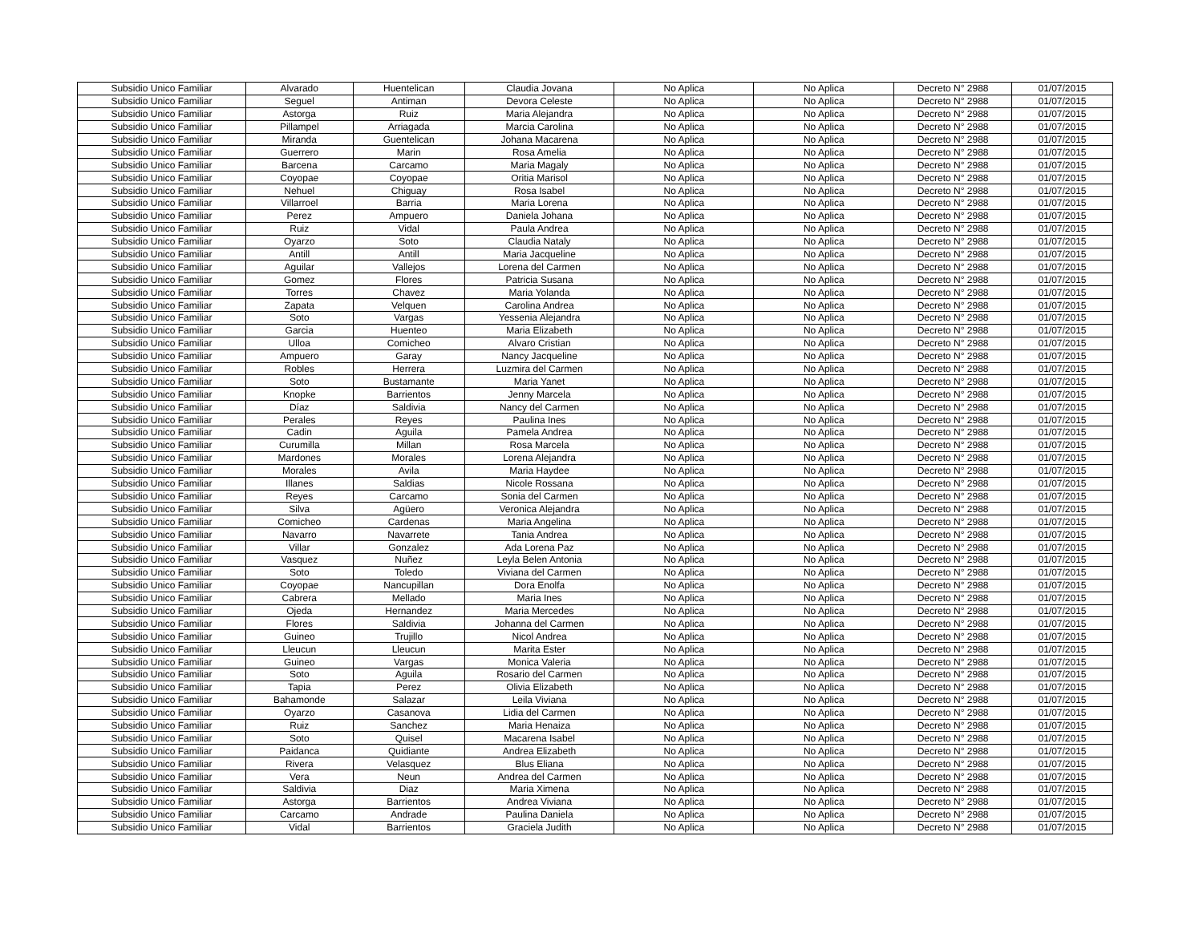| Subsidio Unico Familiar | Alvarado | Huentelican | Claudia Jovana | No Aplica | No Aplica | Decreto N° 2988 | 01/07/2015 |
| Subsidio Unico Familiar | Seguel | Antiman | Devora Celeste | No Aplica | No Aplica | Decreto N° 2988 | 01/07/2015 |
| Subsidio Unico Familiar | Astorga | Ruiz | Maria Alejandra | No Aplica | No Aplica | Decreto N° 2988 | 01/07/2015 |
| Subsidio Unico Familiar | Pillampel | Arriagada | Marcia Carolina | No Aplica | No Aplica | Decreto N° 2988 | 01/07/2015 |
| Subsidio Unico Familiar | Miranda | Guentelican | Johana Macarena | No Aplica | No Aplica | Decreto N° 2988 | 01/07/2015 |
| Subsidio Unico Familiar | Guerrero | Marin | Rosa Amelia | No Aplica | No Aplica | Decreto N° 2988 | 01/07/2015 |
| Subsidio Unico Familiar | Barcena | Carcamo | Maria Magaly | No Aplica | No Aplica | Decreto N° 2988 | 01/07/2015 |
| Subsidio Unico Familiar | Coyopae | Coyopae | Oritia Marisol | No Aplica | No Aplica | Decreto N° 2988 | 01/07/2015 |
| Subsidio Unico Familiar | Nehuel | Chiguay | Rosa Isabel | No Aplica | No Aplica | Decreto N° 2988 | 01/07/2015 |
| Subsidio Unico Familiar | Villarroel | Barria | Maria Lorena | No Aplica | No Aplica | Decreto N° 2988 | 01/07/2015 |
| Subsidio Unico Familiar | Perez | Ampuero | Daniela Johana | No Aplica | No Aplica | Decreto N° 2988 | 01/07/2015 |
| Subsidio Unico Familiar | Ruiz | Vidal | Paula Andrea | No Aplica | No Aplica | Decreto N° 2988 | 01/07/2015 |
| Subsidio Unico Familiar | Oyarzo | Soto | Claudia Nataly | No Aplica | No Aplica | Decreto N° 2988 | 01/07/2015 |
| Subsidio Unico Familiar | Antill | Antill | Maria Jacqueline | No Aplica | No Aplica | Decreto N° 2988 | 01/07/2015 |
| Subsidio Unico Familiar | Aguilar | Vallejos | Lorena del Carmen | No Aplica | No Aplica | Decreto N° 2988 | 01/07/2015 |
| Subsidio Unico Familiar | Gomez | Flores | Patricia Susana | No Aplica | No Aplica | Decreto N° 2988 | 01/07/2015 |
| Subsidio Unico Familiar | Torres | Chavez | Maria Yolanda | No Aplica | No Aplica | Decreto N° 2988 | 01/07/2015 |
| Subsidio Unico Familiar | Zapata | Velquen | Carolina Andrea | No Aplica | No Aplica | Decreto N° 2988 | 01/07/2015 |
| Subsidio Unico Familiar | Soto | Vargas | Yessenia Alejandra | No Aplica | No Aplica | Decreto N° 2988 | 01/07/2015 |
| Subsidio Unico Familiar | Garcia | Huenteo | Maria Elizabeth | No Aplica | No Aplica | Decreto N° 2988 | 01/07/2015 |
| Subsidio Unico Familiar | Ulloa | Comicheo | Alvaro Cristian | No Aplica | No Aplica | Decreto N° 2988 | 01/07/2015 |
| Subsidio Unico Familiar | Ampuero | Garay | Nancy Jacqueline | No Aplica | No Aplica | Decreto N° 2988 | 01/07/2015 |
| Subsidio Unico Familiar | Robles | Herrera | Luzmira del Carmen | No Aplica | No Aplica | Decreto N° 2988 | 01/07/2015 |
| Subsidio Unico Familiar | Soto | Bustamante | Maria Yanet | No Aplica | No Aplica | Decreto N° 2988 | 01/07/2015 |
| Subsidio Unico Familiar | Knopke | Barrientos | Jenny Marcela | No Aplica | No Aplica | Decreto N° 2988 | 01/07/2015 |
| Subsidio Unico Familiar | Díaz | Saldivia | Nancy del Carmen | No Aplica | No Aplica | Decreto N° 2988 | 01/07/2015 |
| Subsidio Unico Familiar | Perales | Reyes | Paulina Ines | No Aplica | No Aplica | Decreto N° 2988 | 01/07/2015 |
| Subsidio Unico Familiar | Cadin | Aguila | Pamela Andrea | No Aplica | No Aplica | Decreto N° 2988 | 01/07/2015 |
| Subsidio Unico Familiar | Curumilla | Millan | Rosa Marcela | No Aplica | No Aplica | Decreto N° 2988 | 01/07/2015 |
| Subsidio Unico Familiar | Mardones | Morales | Lorena Alejandra | No Aplica | No Aplica | Decreto N° 2988 | 01/07/2015 |
| Subsidio Unico Familiar | Morales | Avila | Maria Haydee | No Aplica | No Aplica | Decreto N° 2988 | 01/07/2015 |
| Subsidio Unico Familiar | Illanes | Saldias | Nicole Rossana | No Aplica | No Aplica | Decreto N° 2988 | 01/07/2015 |
| Subsidio Unico Familiar | Reyes | Carcamo | Sonia del Carmen | No Aplica | No Aplica | Decreto N° 2988 | 01/07/2015 |
| Subsidio Unico Familiar | Silva | Agüero | Veronica Alejandra | No Aplica | No Aplica | Decreto N° 2988 | 01/07/2015 |
| Subsidio Unico Familiar | Comicheo | Cardenas | Maria Angelina | No Aplica | No Aplica | Decreto N° 2988 | 01/07/2015 |
| Subsidio Unico Familiar | Navarro | Navarrete | Tania Andrea | No Aplica | No Aplica | Decreto N° 2988 | 01/07/2015 |
| Subsidio Unico Familiar | Villar | Gonzalez | Ada Lorena Paz | No Aplica | No Aplica | Decreto N° 2988 | 01/07/2015 |
| Subsidio Unico Familiar | Vasquez | Nuñez | Leyla Belen Antonia | No Aplica | No Aplica | Decreto N° 2988 | 01/07/2015 |
| Subsidio Unico Familiar | Soto | Toledo | Viviana del Carmen | No Aplica | No Aplica | Decreto N° 2988 | 01/07/2015 |
| Subsidio Unico Familiar | Coyopae | Nancupillan | Dora Enolfa | No Aplica | No Aplica | Decreto N° 2988 | 01/07/2015 |
| Subsidio Unico Familiar | Cabrera | Mellado | Maria Ines | No Aplica | No Aplica | Decreto N° 2988 | 01/07/2015 |
| Subsidio Unico Familiar | Ojeda | Hernandez | Maria Mercedes | No Aplica | No Aplica | Decreto N° 2988 | 01/07/2015 |
| Subsidio Unico Familiar | Flores | Saldivia | Johanna del Carmen | No Aplica | No Aplica | Decreto N° 2988 | 01/07/2015 |
| Subsidio Unico Familiar | Guineo | Trujillo | Nicol Andrea | No Aplica | No Aplica | Decreto N° 2988 | 01/07/2015 |
| Subsidio Unico Familiar | Lleucun | Lleucun | Marita Ester | No Aplica | No Aplica | Decreto N° 2988 | 01/07/2015 |
| Subsidio Unico Familiar | Guineo | Vargas | Monica Valeria | No Aplica | No Aplica | Decreto N° 2988 | 01/07/2015 |
| Subsidio Unico Familiar | Soto | Aguila | Rosario del Carmen | No Aplica | No Aplica | Decreto N° 2988 | 01/07/2015 |
| Subsidio Unico Familiar | Tapia | Perez | Olivia Elizabeth | No Aplica | No Aplica | Decreto N° 2988 | 01/07/2015 |
| Subsidio Unico Familiar | Bahamonde | Salazar | Leila Viviana | No Aplica | No Aplica | Decreto N° 2988 | 01/07/2015 |
| Subsidio Unico Familiar | Oyarzo | Casanova | Lidia del Carmen | No Aplica | No Aplica | Decreto N° 2988 | 01/07/2015 |
| Subsidio Unico Familiar | Ruiz | Sanchez | Maria Henaiza | No Aplica | No Aplica | Decreto N° 2988 | 01/07/2015 |
| Subsidio Unico Familiar | Soto | Quisel | Macarena Isabel | No Aplica | No Aplica | Decreto N° 2988 | 01/07/2015 |
| Subsidio Unico Familiar | Paidanca | Quidiante | Andrea Elizabeth | No Aplica | No Aplica | Decreto N° 2988 | 01/07/2015 |
| Subsidio Unico Familiar | Rivera | Velasquez | Blus Eliana | No Aplica | No Aplica | Decreto N° 2988 | 01/07/2015 |
| Subsidio Unico Familiar | Vera | Neun | Andrea del Carmen | No Aplica | No Aplica | Decreto N° 2988 | 01/07/2015 |
| Subsidio Unico Familiar | Saldivia | Diaz | Maria Ximena | No Aplica | No Aplica | Decreto N° 2988 | 01/07/2015 |
| Subsidio Unico Familiar | Astorga | Barrientos | Andrea Viviana | No Aplica | No Aplica | Decreto N° 2988 | 01/07/2015 |
| Subsidio Unico Familiar | Carcamo | Andrade | Paulina Daniela | No Aplica | No Aplica | Decreto N° 2988 | 01/07/2015 |
| Subsidio Unico Familiar | Vidal | Barrientos | Graciela Judith | No Aplica | No Aplica | Decreto N° 2988 | 01/07/2015 |